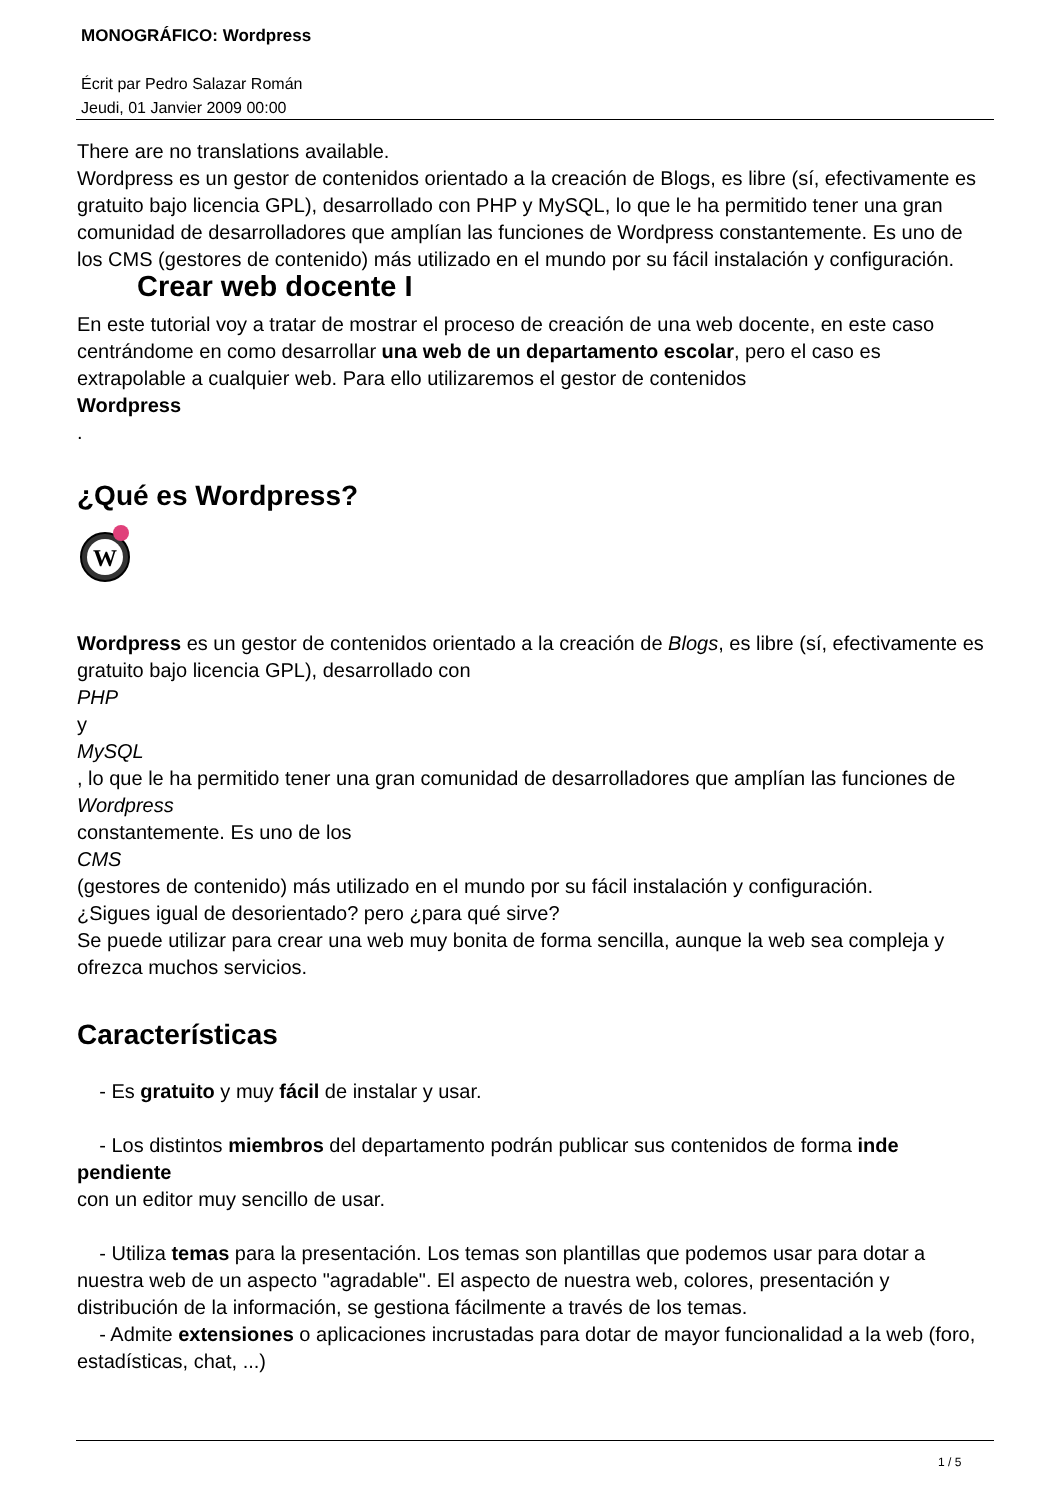MONOGRÁFICO: Wordpress
Écrit par Pedro Salazar Román
Jeudi, 01 Janvier 2009 00:00
There are no translations available.
Wordpress es un gestor de contenidos orientado a la creación de Blogs, es libre (sí, efectivamente es gratuito bajo licencia GPL), desarrollado con PHP y MySQL, lo que le ha permitido tener una gran comunidad de desarrolladores que amplían las funciones de Wordpress constantemente. Es uno de los CMS (gestores de contenido) más utilizado en el mundo por su fácil instalación y configuración.
Crear web docente I
En este tutorial voy a tratar de mostrar el proceso de creación de una web docente, en este caso centrándome en como desarrollar una web de un departamento escolar, pero el caso es extrapolable a cualquier web. Para ello utilizaremos el gestor de contenidos
Wordpress
.
¿Qué es Wordpress?
W
Wordpress es un gestor de contenidos orientado a la creación de Blogs, es libre (sí, efectivamente es gratuito bajo licencia GPL), desarrollado con
PHP
y
MySQL
, lo que le ha permitido tener una gran comunidad de desarrolladores que amplían las funciones de
Wordpress
constantemente. Es uno de los
CMS
(gestores de contenido) más utilizado en el mundo por su fácil instalación y configuración.
¿Sigues igual de desorientado? pero ¿para qué sirve?
Se puede utilizar para crear una web muy bonita de forma sencilla, aunque la web sea compleja y ofrezca muchos servicios.
Características
- Es gratuito y muy fácil de instalar y usar.
- Los distintos miembros del departamento podrán publicar sus contenidos de forma inde pendiente
con un editor muy sencillo de usar.
- Utiliza temas para la presentación. Los temas son plantillas que podemos usar para dotar a nuestra web de un aspecto "agradable". El aspecto de nuestra web, colores, presentación y distribución de la información, se gestiona fácilmente a través de los temas.
- Admite extensiones o aplicaciones incrustadas para dotar de mayor funcionalidad a la web (foro, estadísticas, chat, ...)
1 / 5